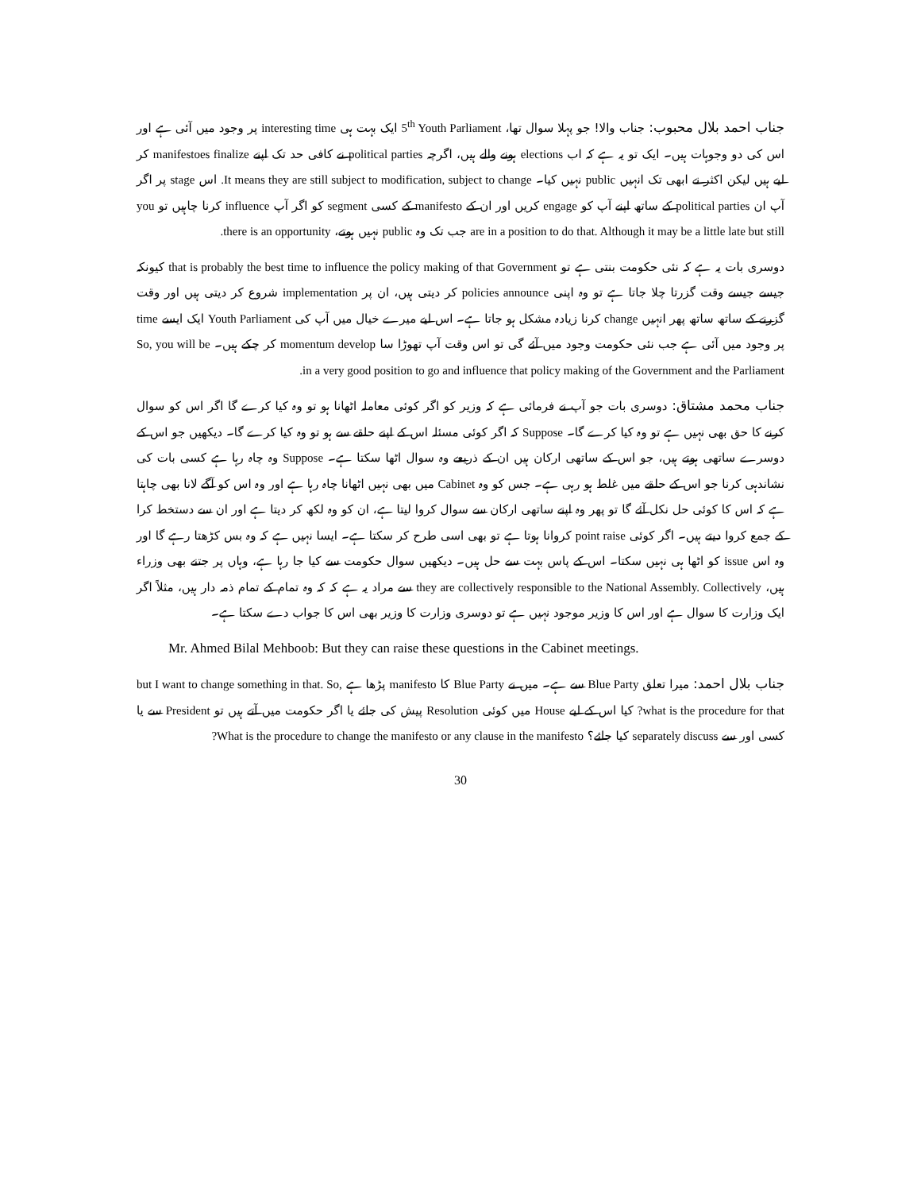جناب احمد بلال محبوب: جناب والا! جو پہلا سوال تھا، 5<sup>th</sup> Youth Parliament ایک بہت ہی interesting time پر وجود میں آئی ہے اور اس کی دو وجوہات ہیں۔ ایک تو یہ ہے کہ اب elections ہونے والے ہیں، اگرچہ political parties نے کافی حد تک اپنے manifestoes finalize کر لیے ہیں لیکن اکثر نے ابھی تک انہیں public نہیں کیا۔ It means they are still subject to modification, subject to change. اس stage پر اگر آپ ان political parties کے ساتھ اپنے آپ کو engage کریں اور ان کے manifesto کے کسی segment کو اگر آپ influence کرنا چاہیں تو you are in a position to do that. Although it may be a little late but still جب تک وہ public نہیں ہوتے، there is an opportunity.
دوسری بات یہ ہے کہ نئی حکومت بنتی ہے تو that is probably the best time to influence the policy making of that Government کیونکہ جیسے جیسے وقت گزرتا چلا جاتا ہے تو وہ اپنی policies announce کر دیتی ہیں، ان پر implementation شروع کر دیتی ہیں اور وقت گزرنے کے ساتھ ساتھ پھر انہیں change کرنا زیادہ مشکل ہو جاتا ہے۔ اس لیے میرے خیال میں آپ کی Youth Parliament ایک ایسے time پر وجود میں آئی ہے جب نئی حکومت وجود میں آئے گی تو اس وقت آپ تھوڑا سا momentum develop کر چکے ہیں۔ So, you will be in a very good position to go and influence that policy making of the Government and the Parliament.
جناب محمد مشتاق: دوسری بات جو آپ نے فرمائی ہے کہ وزیر کو اگر کوئی معاملہ اٹھانا ہو تو وہ کیا کرے گا اگر اس کو سوال کرنے کا حق بھی نہیں ہے تو وہ کیا کرے گا۔ Suppose کہ اگر کوئی مسئلہ اس کے اپنے حلقے سے ہو تو وہ کیا کرے گا۔ دیکھیں جو اس کے دوسرے ساتھی ہوتے ہیں، جو اس کے ساتھی ارکان ہیں ان کے ذریعے وہ سوال اٹھا سکتا ہے۔ Suppose وہ چاہ رہا ہے کسی بات کی نشاندہی کرنا جو اس کے حلقے میں غلط ہو رہی ہے۔ جس کو وہ Cabinet میں بھی نہیں اٹھانا چاہ رہا ہے اور وہ اس کو آگے لانا بھی چاہتا ہے کہ اس کا کوئی حل نکل آئے گا تو پھر وہ اپنے ساتھی ارکان سے سوال کروا لیتا ہے، ان کو وہ لکھ کر دیتا ہے اور ان سے دستخط کرا کے جمع کروا دیتے ہیں۔ اگر کوئی point raise کروانا ہوتا ہے تو بھی اسی طرح کر سکتا ہے۔ ایسا نہیں ہے کہ وہ بس کڑھتا رہے گا اور وہ اس issue کو اٹھا ہی نہیں سکتا۔ اس کے پاس بہت سے حل ہیں۔ دیکھیں سوال حکومت سے کیا جا رہا ہے، وہاں پر جتنے بھی وزراء ہیں، they are collectively responsible to the National Assembly. Collectively سے مراد یہ ہے کہ کہ وہ تمام کے تمام ذمہ دار ہیں، مثلاً اگر ایک وزارت کا سوال ہے اور اس کا وزیر موجود نہیں ہے تو دوسری وزارت کا وزیر بھی اس کا جواب دے سکتا ہے۔
Mr. Ahmed Bilal Mehboob: But they can raise these questions in the Cabinet meetings.
جناب بلال احمد: میرا تعلق Blue Party سے ہے۔ میں نے Blue Party کا manifesto پڑھا ہے but I want to change something in that. So, what is the procedure for that? کیا اس کے لیے House میں کوئی Resolution پیش کی جائے یا اگر حکومت میں آتے ہیں تو President سے یا کسی اور سے separately discuss کیا جائے؟ What is the procedure to change the manifesto or any clause in the manifesto?
30